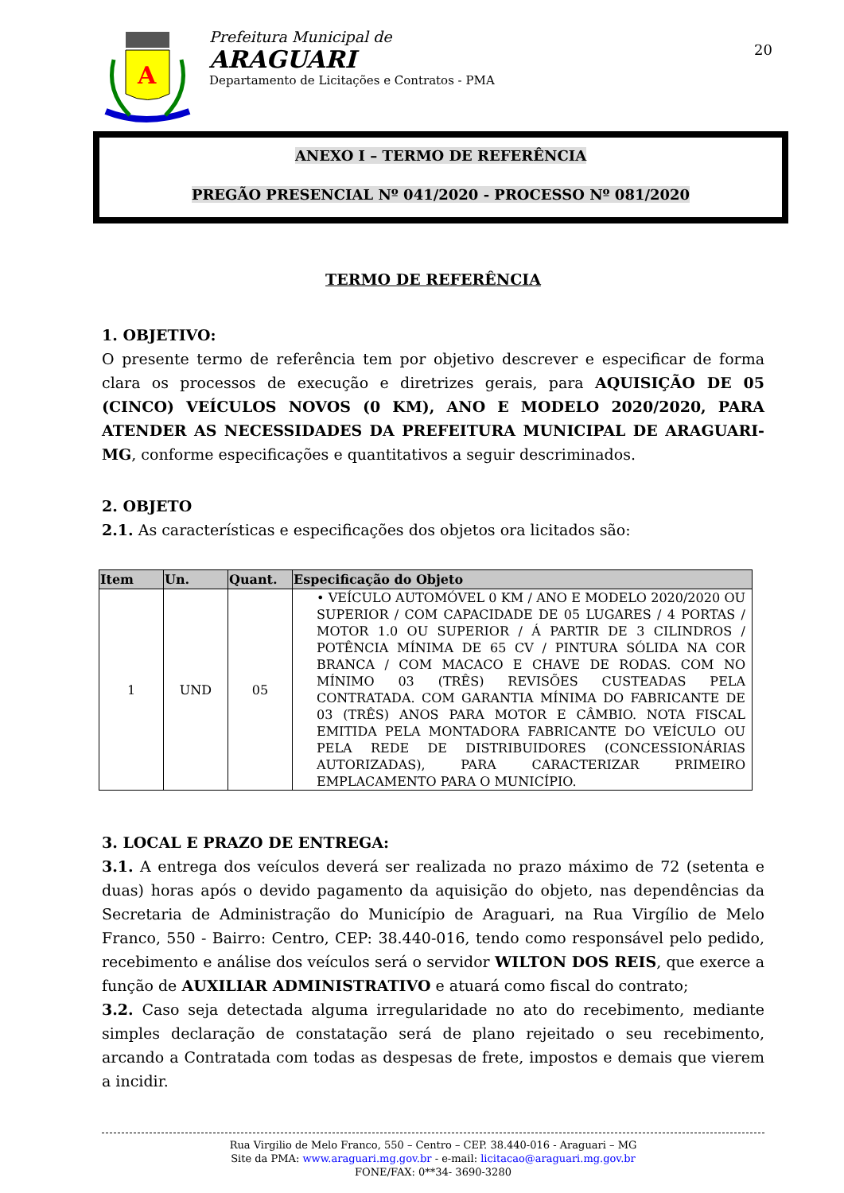A
Prefeitura Municipal de
ARAGUARI
Departamento de Licitações e Contratos - PMA
20
ANEXO I – TERMO DE REFERÊNCIA
PREGÃO PRESENCIAL Nº 041/2020 - PROCESSO Nº 081/2020
TERMO DE REFERÊNCIA
1. OBJETIVO:
O presente termo de referência tem por objetivo descrever e especificar de forma clara os processos de execução e diretrizes gerais, para AQUISIÇÃO DE 05 (CINCO) VEÍCULOS NOVOS (0 KM), ANO E MODELO 2020/2020, PARA ATENDER AS NECESSIDADES DA PREFEITURA MUNICIPAL DE ARAGUARI-MG, conforme especificações e quantitativos a seguir descriminados.
2. OBJETO
2.1. As características e especificações dos objetos ora licitados são:
| Item | Un. | Quant. | Especificação do Objeto |
| --- | --- | --- | --- |
| 1 | UND | 05 | • VEÍCULO AUTOMÓVEL 0 KM / ANO E MODELO 2020/2020 OU SUPERIOR / COM CAPACIDADE DE 05 LUGARES / 4 PORTAS / MOTOR 1.0 OU SUPERIOR / Á PARTIR DE 3 CILINDROS / POTÊNCIA MÍNIMA DE 65 CV / PINTURA SÓLIDA NA COR BRANCA / COM MACACO E CHAVE DE RODAS. COM NO MÍNIMO 03 (TRÊS) REVISÕES CUSTEADAS PELA CONTRATADA. COM GARANTIA MÍNIMA DO FABRICANTE DE 03 (TRÊS) ANOS PARA MOTOR E CÂMBIO. NOTA FISCAL EMITIDA PELA MONTADORA FABRICANTE DO VEÍCULO OU PELA REDE DE DISTRIBUIDORES (CONCESSIONÁRIAS AUTORIZADAS), PARA CARACTERIZAR PRIMEIRO EMPLACAMENTO PARA O MUNICÍPIO. |
3. LOCAL E PRAZO DE ENTREGA:
3.1. A entrega dos veículos deverá ser realizada no prazo máximo de 72 (setenta e duas) horas após o devido pagamento da aquisição do objeto, nas dependências da Secretaria de Administração do Município de Araguari, na Rua Virgílio de Melo Franco, 550 - Bairro: Centro, CEP: 38.440-016, tendo como responsável pelo pedido, recebimento e análise dos veículos será o servidor WILTON DOS REIS, que exerce a função de AUXILIAR ADMINISTRATIVO e atuará como fiscal do contrato;
3.2. Caso seja detectada alguma irregularidade no ato do recebimento, mediante simples declaração de constatação será de plano rejeitado o seu recebimento, arcando a Contratada com todas as despesas de frete, impostos e demais que vierem a incidir.
Rua Virgilio de Melo Franco, 550 – Centro – CEP. 38.440-016 - Araguari – MG
Site da PMA: www.araguari.mg.gov.br - e-mail: licitacao@araguari.mg.gov.br
FONE/FAX: 0**34- 3690-3280